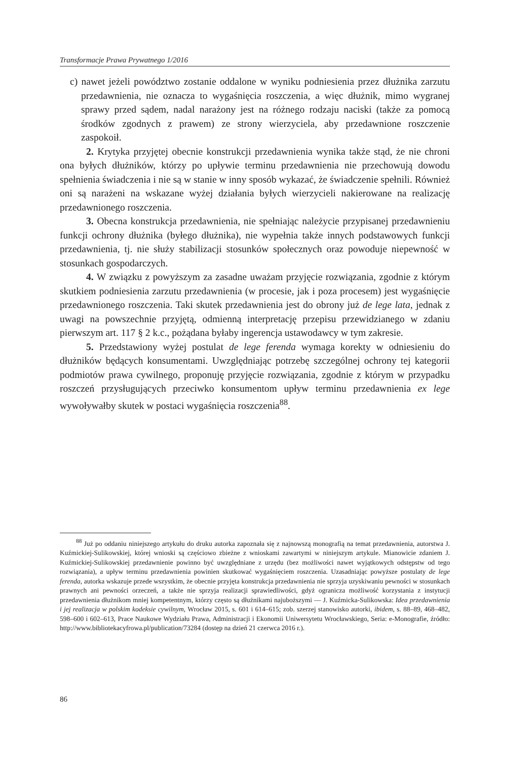Transformacje Prawa Prywatnego 1/2016
c) nawet jeżeli powództwo zostanie oddalone w wyniku podniesienia przez dłużnika zarzutu przedawnienia, nie oznacza to wygaśnięcia roszczenia, a więc dłużnik, mimo wygranej sprawy przed sądem, nadal narażony jest na różnego rodzaju naciski (także za pomocą środków zgodnych z prawem) ze strony wierzyciela, aby przedawnione roszczenie zaspokoił.
2. Krytyka przyjętej obecnie konstrukcji przedawnienia wynika także stąd, że nie chroni ona byłych dłużników, którzy po upływie terminu przedawnienia nie przechowują dowodu spełnienia świadczenia i nie są w stanie w inny sposób wykazać, że świadczenie spełnili. Również oni są narażeni na wskazane wyżej działania byłych wierzycieli nakierowane na realizację przedawnionego roszczenia.
3. Obecna konstrukcja przedawnienia, nie spełniając należycie przypisanej przedawnieniu funkcji ochrony dłużnika (byłego dłużnika), nie wypełnia także innych podstawowych funkcji przedawnienia, tj. nie służy stabilizacji stosunków społecznych oraz powoduje niepewność w stosunkach gospodarczych.
4. W związku z powyższym za zasadne uważam przyjęcie rozwiązania, zgodnie z którym skutkiem podniesienia zarzutu przedawnienia (w procesie, jak i poza procesem) jest wygaśnięcie przedawnionego roszczenia. Taki skutek przedawnienia jest do obrony już de lege lata, jednak z uwagi na powszechnie przyjętą, odmienną interpretację przepisu przewidzianego w zdaniu pierwszym art. 117 § 2 k.c., pożądana byłaby ingerencja ustawodawcy w tym zakresie.
5. Przedstawiony wyżej postulat de lege ferenda wymaga korekty w odniesieniu do dłużników będących konsumentami. Uwzględniając potrzebę szczególnej ochrony tej kategorii podmiotów prawa cywilnego, proponuję przyjęcie rozwiązania, zgodnie z którym w przypadku roszczeń przysługujących przeciwko konsumentom upływ terminu przedawnienia ex lege wywoływałby skutek w postaci wygaśnięcia roszczenia<sup>88</sup>.
<sup>88</sup> Już po oddaniu niniejszego artykułu do druku autorka zapoznała się z najnowszą monografią na temat przedawnienia, autorstwa J. Kuźmickiej-Sulikowskiej, której wnioski są częściowo zbieżne z wnioskami zawartymi w niniejszym artykule. Mianowicie zdaniem J. Kuźmickiej-Sulikowskiej przedawnienie powinno być uwzględniane z urzędu (bez możliwości nawet wyjątkowych odstępstw od tego rozwiązania), a upływ terminu przedawnienia powinien skutkować wygaśnięciem roszczenia. Uzasadniając powyższe postulaty de lege ferenda, autorka wskazuje przede wszystkim, że obecnie przyjęta konstrukcja przedawnienia nie sprzyja uzyskiwaniu pewności w stosunkach prawnych ani pewności orzeczeń, a także nie sprzyja realizacji sprawiedliwości, gdyż ogranicza możliwość korzystania z instytucji przedawnienia dłużnikom mniej kompetentnym, którzy często są dłużnikami najuboższymi — J. Kuźmicka-Sulikowska: Idea przedawnienia i jej realizacja w polskim kodeksie cywilnym, Wrocław 2015, s. 601 i 614–615; zob. szerzej stanowisko autorki, ibidem, s. 88–89, 468–482, 598–600 i 602–613, Prace Naukowe Wydziału Prawa, Administracji i Ekonomii Uniwersytetu Wrocławskiego, Seria: e-Monografie, źródło: http://www.bibliotekacyfrowa.pl/publication/73284 (dostęp na dzień 21 czerwca 2016 r.).
86